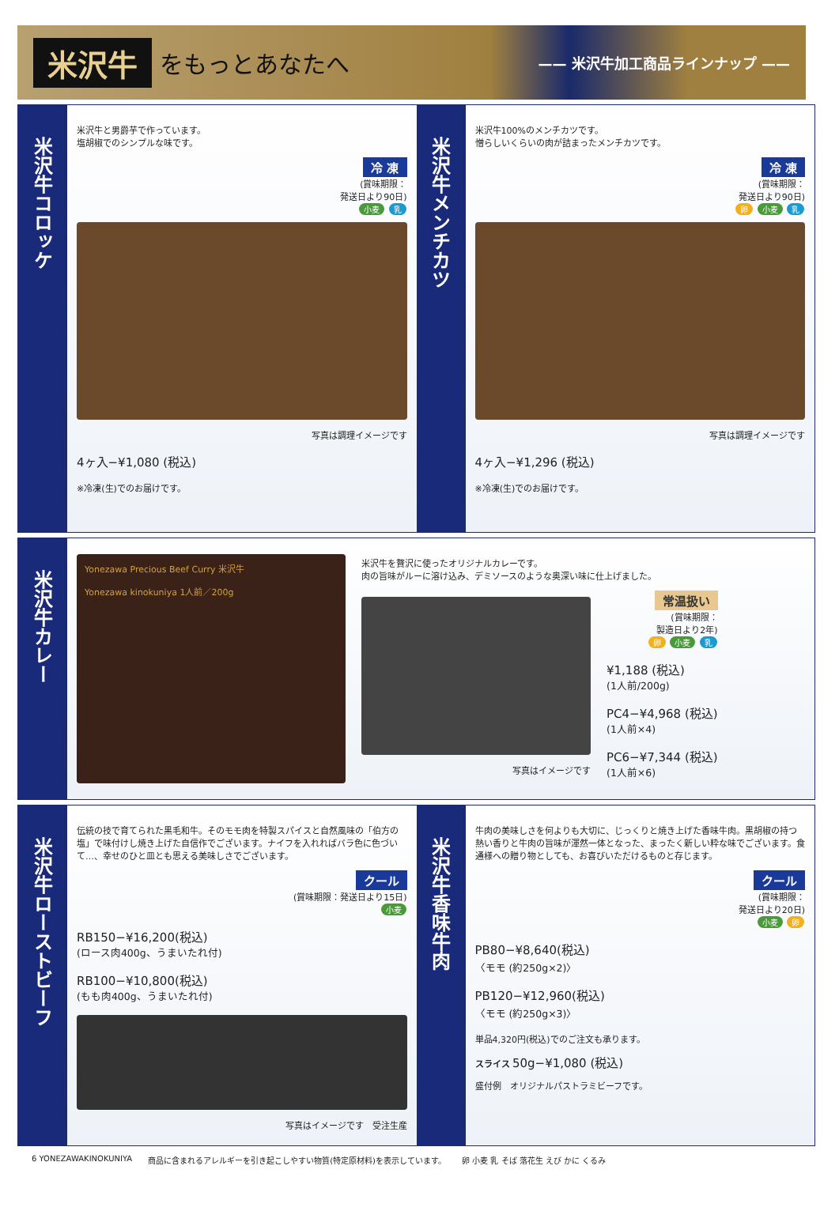米沢牛 をもっとあなたへ —— 米沢牛加工商品ラインナップ ——
米沢牛コロッケ
米沢牛と男爵芋で作っています。
塩胡椒でのシンプルな味です。
冷 凍
(賞味期限：
発送日より90日)
小麦 乳
写真は調理イメージです
4ヶ入−¥1,080 (税込)
※冷凍(生)でのお届けです。
米沢牛メンチカツ
米沢牛100%のメンチカツです。
憎らしいくらいの肉が詰まったメンチカツです。
冷 凍
(賞味期限：
発送日より90日)
卵 小麦 乳
写真は調理イメージです
4ヶ入−¥1,296 (税込)
※冷凍(生)でのお届けです。
米沢牛カレー
Yonezawa Precious Beef Curry 米沢牛
Yonezawa kinokuniya 1人前／200g
米沢牛を贅沢に使ったオリジナルカレーです。
肉の旨味がルーに溶け込み、デミソースのような奥深い味に仕上げました。
写真はイメージです
常温扱い
(賞味期限：
製造日より2年)
卵 小麦 乳
¥1,188 (税込)
(1人前/200g)
PC4−¥4,968 (税込)
(1人前×4)
PC6−¥7,344 (税込)
(1人前×6)
米沢牛ローストビーフ
伝統の技で育てられた黒毛和牛。そのモモ肉を特製スパイスと自然風味の「伯方の塩」で味付けし焼き上げた自信作でございます。ナイフを入れればバラ色に色づいて…、幸せのひと皿とも思える美味しさでございます。
クール
(賞味期限：発送日より15日)
小麦
RB150−¥16,200(税込)
(ロース肉400g、うまいたれ付)
RB100−¥10,800(税込)
(もも肉400g、うまいたれ付)
写真はイメージです　受注生産
米沢牛香味牛肉
牛肉の美味しさを何よりも大切に、じっくりと焼き上げた香味牛肉。黒胡椒の持つ熱い香りと牛肉の旨味が渾然一体となった、まったく新しい粋な味でございます。食通様への贈り物としても、お喜びいただけるものと存じます。
クール
(賞味期限：
発送日より20日)
小麦 卵
PB80−¥8,640(税込)
〈モモ (約250g×2)〉
PB120−¥12,960(税込)
〈モモ (約250g×3)〉
単品4,320円(税込)でのご注文も承ります。
スライス 50g−¥1,080 (税込)
盛付例　オリジナルパストラミビーフです。
6 YONEZAWAKINOKUNIYA 商品に含まれるアレルギーを引き起こしやすい物質(特定原材料)を表示しています。 卵 小麦 乳 そば 落花生 えび かに くるみ